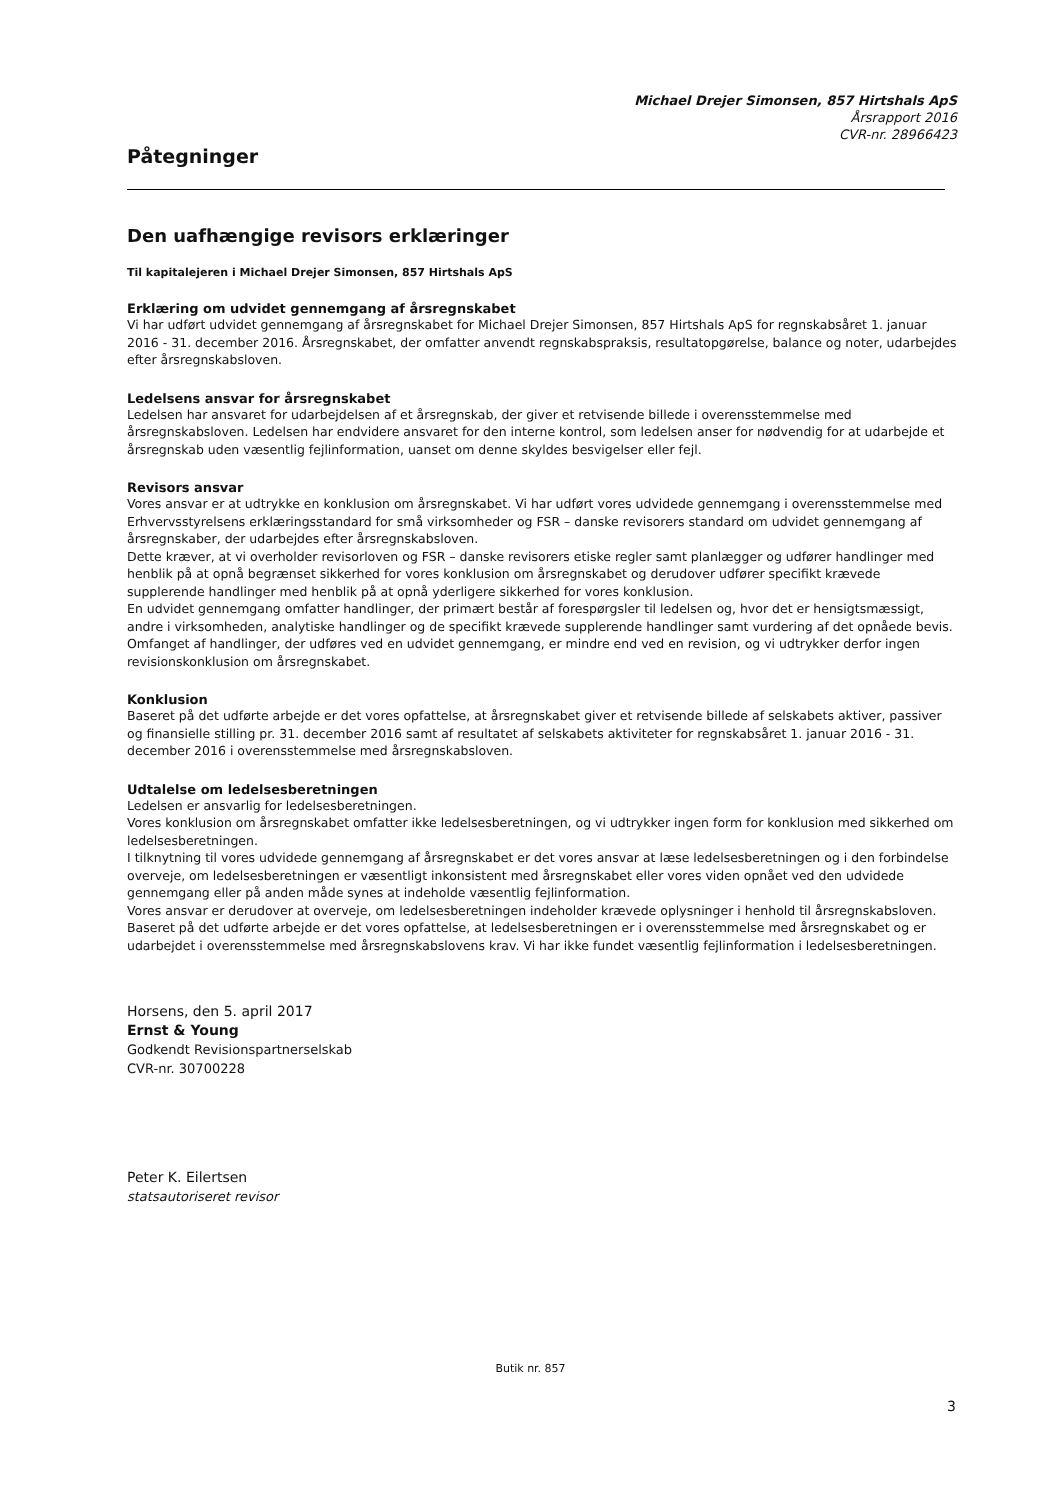Michael Drejer Simonsen, 857 Hirtshals ApS
Årsrapport 2016
CVR-nr. 28966423
Påtegninger
Den uafhængige revisors erklæringer
Til kapitalejeren i Michael Drejer Simonsen, 857 Hirtshals ApS
Erklæring om udvidet gennemgang af årsregnskabet
Vi har udført udvidet gennemgang af årsregnskabet for Michael Drejer Simonsen, 857 Hirtshals ApS for regnskabsåret 1. januar 2016 - 31. december 2016. Årsregnskabet, der omfatter anvendt regnskabspraksis, resultatopgørelse, balance og noter, udarbejdes efter årsregnskabsloven.
Ledelsens ansvar for årsregnskabet
Ledelsen har ansvaret for udarbejdelsen af et årsregnskab, der giver et retvisende billede i overensstemmelse med årsregnskabsloven. Ledelsen har endvidere ansvaret for den interne kontrol, som ledelsen anser for nødvendig for at udarbejde et årsregnskab uden væsentlig fejlinformation, uanset om denne skyldes besvigelser eller fejl.
Revisors ansvar
Vores ansvar er at udtrykke en konklusion om årsregnskabet. Vi har udført vores udvidede gennemgang i overensstemmelse med Erhvervsstyrelsens erklæringsstandard for små virksomheder og FSR – danske revisorers standard om udvidet gennemgang af årsregnskaber, der udarbejdes efter årsregnskabsloven.
Dette kræver, at vi overholder revisorloven og FSR – danske revisorers etiske regler samt planlægger og udfører handlinger med henblik på at opnå begrænset sikkerhed for vores konklusion om årsregnskabet og derudover udfører specifikt krævede supplerende handlinger med henblik på at opnå yderligere sikkerhed for vores konklusion.
En udvidet gennemgang omfatter handlinger, der primært består af forespørgsler til ledelsen og, hvor det er hensigtsmæssigt, andre i virksomheden, analytiske handlinger og de specifikt krævede supplerende handlinger samt vurdering af det opnåede bevis.
Omfanget af handlinger, der udføres ved en udvidet gennemgang, er mindre end ved en revision, og vi udtrykker derfor ingen revisionskonklusion om årsregnskabet.
Konklusion
Baseret på det udførte arbejde er det vores opfattelse, at årsregnskabet giver et retvisende billede af selskabets aktiver, passiver og finansielle stilling pr. 31. december 2016 samt af resultatet af selskabets aktiviteter for regnskabsåret 1. januar 2016 - 31. december 2016 i overensstemmelse med årsregnskabsloven.
Udtalelse om ledelsesberetningen
Ledelsen er ansvarlig for ledelsesberetningen.
Vores konklusion om årsregnskabet omfatter ikke ledelsesberetningen, og vi udtrykker ingen form for konklusion med sikkerhed om ledelsesberetningen.
I tilknytning til vores udvidede gennemgang af årsregnskabet er det vores ansvar at læse ledelsesberetningen og i den forbindelse overveje, om ledelsesberetningen er væsentligt inkonsistent med årsregnskabet eller vores viden opnået ved den udvidede gennemgang eller på anden måde synes at indeholde væsentlig fejlinformation.
Vores ansvar er derudover at overveje, om ledelsesberetningen indeholder krævede oplysninger i henhold til årsregnskabsloven.
Baseret på det udførte arbejde er det vores opfattelse, at ledelsesberetningen er i overensstemmelse med årsregnskabet og er udarbejdet i overensstemmelse med årsregnskabslovens krav. Vi har ikke fundet væsentlig fejlinformation i ledelsesberetningen.
Horsens, den 5. april 2017
Ernst & Young
Godkendt Revisionspartnerselskab
CVR-nr. 30700228
Peter K. Eilertsen
statsautoriseret revisor
Butik nr. 857
3